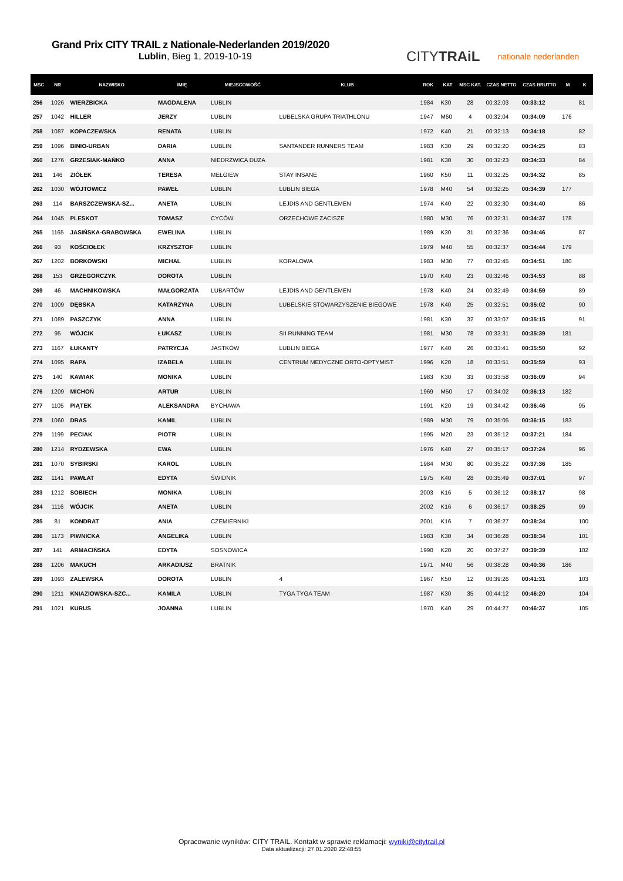Grand Prix CITY TRAIL z Nationale-Nederlanden 2019/2020
Lublin, Bieg 1, 2019-10-19
CITYTRAiL nationale nederlanden
| MSC | NR | NAZWISKO | IMIĘ | MIEJSCOWOŚĆ | KLUB | ROK | KAT | MSC KAT. | CZAS NETTO | CZAS BRUTTO | M | K |
| --- | --- | --- | --- | --- | --- | --- | --- | --- | --- | --- | --- | --- |
| 256 | 1026 | WIERZBICKA | MAGDALENA | LUBLIN | | 1984 | K30 | 28 | 00:32:03 | 00:33:12 | | 81 |
| 257 | 1042 | HILLER | JERZY | LUBLIN | LUBELSKA GRUPA TRIATHLONU | 1947 | M60 | 4 | 00:32:04 | 00:34:09 | 176 | |
| 258 | 1087 | KOPACZEWSKA | RENATA | LUBLIN | | 1972 | K40 | 21 | 00:32:13 | 00:34:18 | | 82 |
| 259 | 1096 | BINIO-URBAN | DARIA | LUBLIN | SANTANDER RUNNERS TEAM | 1983 | K30 | 29 | 00:32:20 | 00:34:25 | | 83 |
| 260 | 1276 | GRZESIAK-MAŃKO | ANNA | NIEDRZWICA DUZA | | 1981 | K30 | 30 | 00:32:23 | 00:34:33 | | 84 |
| 261 | 146 | ZIÓŁEK | TERESA | MEŁGIEW | STAY INSANE | 1960 | K50 | 11 | 00:32:25 | 00:34:32 | | 85 |
| 262 | 1030 | WÓJTOWICZ | PAWEŁ | LUBLIN | LUBLIN BIEGA | 1978 | M40 | 54 | 00:32:25 | 00:34:39 | 177 | |
| 263 | 114 | BARSZCZEWSKA-SZ... | ANETA | LUBLIN | LEJDIS AND GENTLEMEN | 1974 | K40 | 22 | 00:32:30 | 00:34:40 | | 86 |
| 264 | 1045 | PLESKOT | TOMASZ | CYCÓW | ORZECHOWE ZACISZE | 1980 | M30 | 76 | 00:32:31 | 00:34:37 | 178 | |
| 265 | 1165 | JASIŃSKA-GRABOWSKA | EWELINA | LUBLIN | | 1989 | K30 | 31 | 00:32:36 | 00:34:46 | | 87 |
| 266 | 93 | KOŚCIOŁEK | KRZYSZTOF | LUBLIN | | 1979 | M40 | 55 | 00:32:37 | 00:34:44 | 179 | |
| 267 | 1202 | BORKOWSKI | MICHAL | LUBLIN | KORALOWA | 1983 | M30 | 77 | 00:32:45 | 00:34:51 | 180 | |
| 268 | 153 | GRZEGORCZYK | DOROTA | LUBLIN | | 1970 | K40 | 23 | 00:32:46 | 00:34:53 | | 88 |
| 269 | 46 | MACHNIKOWSKA | MAŁGORZATA | LUBARTÓW | LEJDIS AND GENTLEMEN | 1978 | K40 | 24 | 00:32:49 | 00:34:59 | | 89 |
| 270 | 1009 | DĘBSKA | KATARZYNA | LUBLIN | LUBELSKIE STOWARZYSZENIE BIEGOWE | 1978 | K40 | 25 | 00:32:51 | 00:35:02 | | 90 |
| 271 | 1089 | PASZCZYK | ANNA | LUBLIN | | 1981 | K30 | 32 | 00:33:07 | 00:35:15 | | 91 |
| 272 | 95 | WÓJCIK | ŁUKASZ | LUBLIN | SII RUNNING TEAM | 1981 | M30 | 78 | 00:33:31 | 00:35:39 | 181 | |
| 273 | 1167 | ŁUKANTY | PATRYCJA | JASTKÓW | LUBLIN BIEGA | 1977 | K40 | 26 | 00:33:41 | 00:35:50 | | 92 |
| 274 | 1095 | RAPA | IZABELA | LUBLIN | CENTRUM MEDYCZNE ORTO-OPTYMIST | 1996 | K20 | 18 | 00:33:51 | 00:35:59 | | 93 |
| 275 | 140 | KAWIAK | MONIKA | LUBLIN | | 1983 | K30 | 33 | 00:33:58 | 00:36:09 | | 94 |
| 276 | 1209 | MICHOŃ | ARTUR | LUBLIN | | 1969 | M50 | 17 | 00:34:02 | 00:36:13 | 182 | |
| 277 | 1105 | PIĄTEK | ALEKSANDRA | BYCHAWA | | 1991 | K20 | 19 | 00:34:42 | 00:36:46 | | 95 |
| 278 | 1060 | DRAS | KAMIL | LUBLIN | | 1989 | M30 | 79 | 00:35:05 | 00:36:15 | 183 | |
| 279 | 1199 | PECIAK | PIOTR | LUBLIN | | 1995 | M20 | 23 | 00:35:12 | 00:37:21 | 184 | |
| 280 | 1214 | RYDZEWSKA | EWA | LUBLIN | | 1976 | K40 | 27 | 00:35:17 | 00:37:24 | | 96 |
| 281 | 1070 | SYBIRSKI | KAROL | LUBLIN | | 1984 | M30 | 80 | 00:35:22 | 00:37:36 | 185 | |
| 282 | 1141 | PAWŁAT | EDYTA | ŚWIDNIK | | 1975 | K40 | 28 | 00:35:49 | 00:37:01 | | 97 |
| 283 | 1212 | SOBIECH | MONIKA | LUBLIN | | 2003 | K16 | 5 | 00:36:12 | 00:38:17 | | 98 |
| 284 | 1116 | WÓJCIK | ANETA | LUBLIN | | 2002 | K16 | 6 | 00:36:17 | 00:38:25 | | 99 |
| 285 | 81 | KONDRAT | ANIA | CZEMIERNIKI | | 2001 | K16 | 7 | 00:36:27 | 00:38:34 | | 100 |
| 286 | 1173 | PIWNICKA | ANGELIKA | LUBLIN | | 1983 | K30 | 34 | 00:36:28 | 00:38:34 | | 101 |
| 287 | 141 | ARMACIŃSKA | EDYTA | SOSNOWICA | | 1990 | K20 | 20 | 00:37:27 | 00:39:39 | | 102 |
| 288 | 1206 | MAKUCH | ARKADIUSZ | BRATNIK | | 1971 | M40 | 56 | 00:38:28 | 00:40:36 | 186 | |
| 289 | 1093 | ZALEWSKA | DOROTA | LUBLIN | 4 | 1967 | K50 | 12 | 00:39:26 | 00:41:31 | | 103 |
| 290 | 1211 | KNIAZIOWSKA-SZC... | KAMILA | LUBLIN | TYGA TYGA TEAM | 1987 | K30 | 35 | 00:44:12 | 00:46:20 | | 104 |
| 291 | 1021 | KURUS | JOANNA | LUBLIN | | 1970 | K40 | 29 | 00:44:27 | 00:46:37 | | 105 |
Opracowanie wyników: CITY TRAIL. Kontakt w sprawie reklamacji: wyniki@citytrail.pl
Data aktualizacji: 27.01.2020 22:48:55